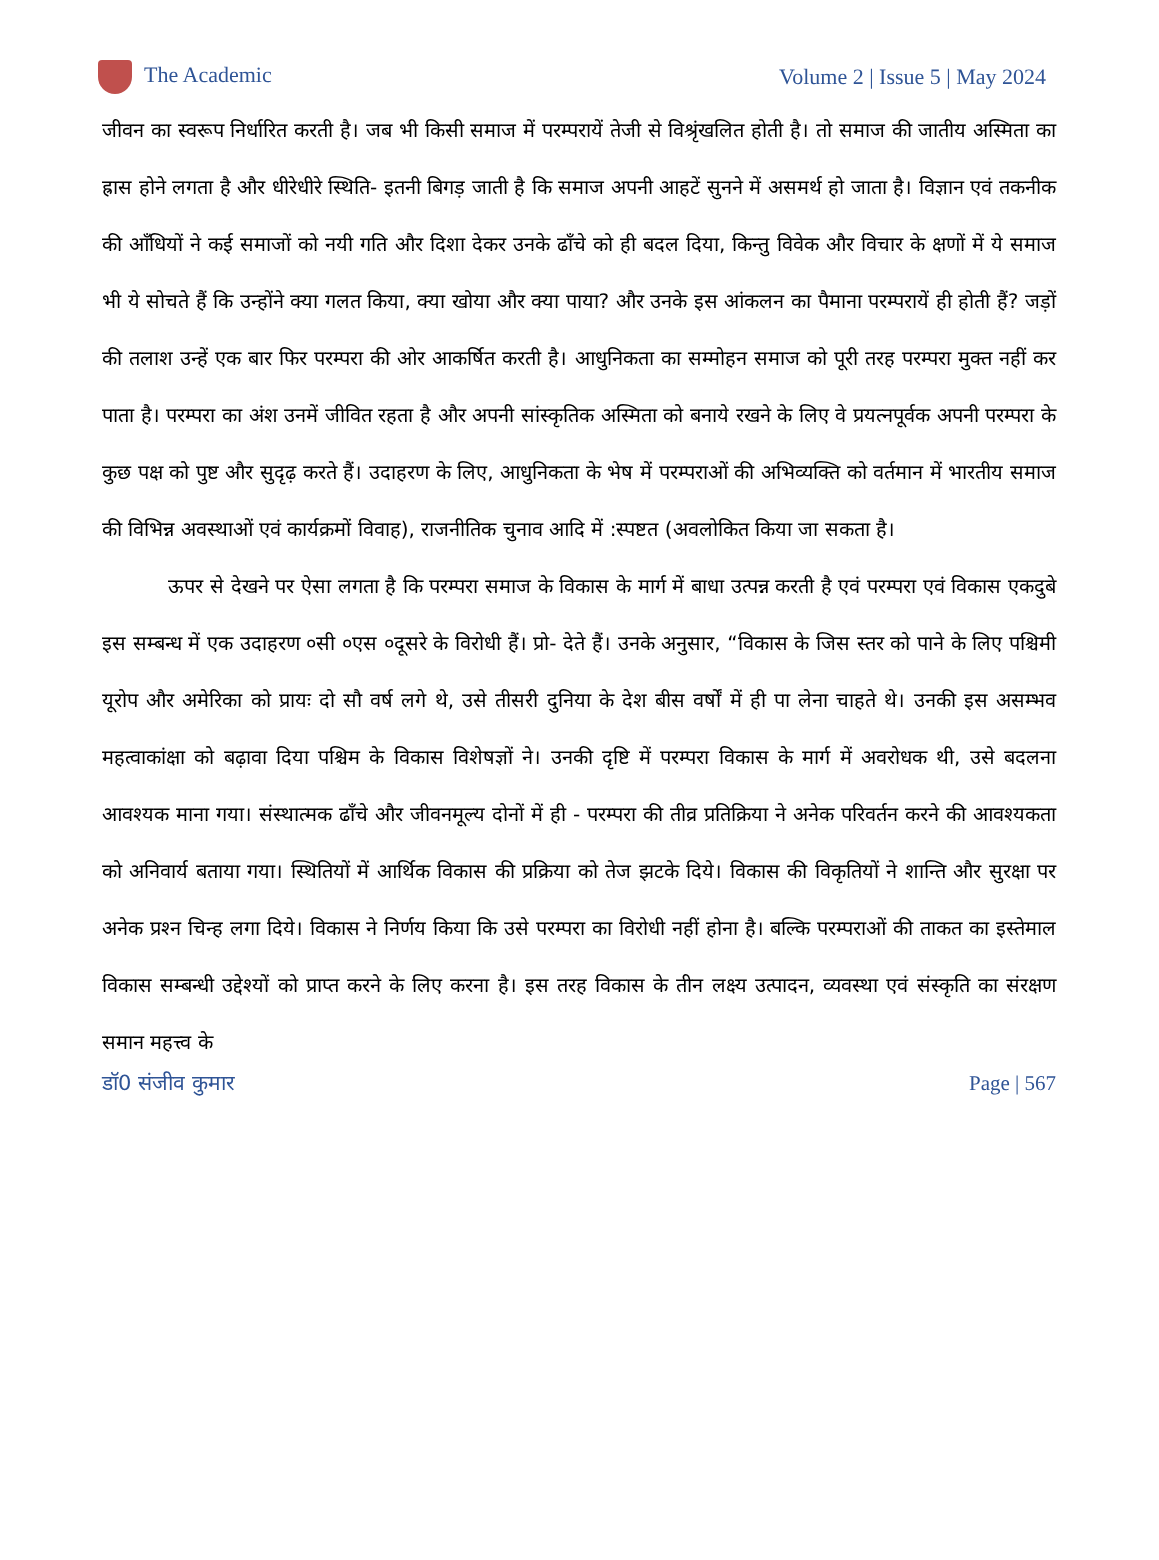The Academic Volume 2 | Issue 5 | May 2024
जीवन का स्वरूप निर्धारित करती है। जब भी किसी समाज में परम्परायें तेजी से विश्रृंखलित होती है। तो समाज की जातीय अस्मिता का ह्रास होने लगता है और धीरेधीरे स्थिति- इतनी बिगड़ जाती है कि समाज अपनी आहटें सुनने में असमर्थ हो जाता है। विज्ञान एवं तकनीक की आँधियों ने कई समाजों को नयी गति और दिशा देकर उनके ढाँचे को ही बदल दिया, किन्तु विवेक और विचार के क्षणों में ये समाज भी ये सोचते हैं कि उन्होंने क्या गलत किया, क्या खोया और क्या पाया? और उनके इस आंकलन का पैमाना परम्परायें ही होती हैं? जड़ों की तलाश उन्हें एक बार फिर परम्परा की ओर आकर्षित करती है। आधुनिकता का सम्मोहन समाज को पूरी तरह परम्परा मुक्त नहीं कर पाता है। परम्परा का अंश उनमें जीवित रहता है और अपनी सांस्कृतिक अस्मिता को बनाये रखने के लिए वे प्रयत्नपूर्वक अपनी परम्परा के कुछ पक्ष को पुष्ट और सुदृढ़ करते हैं। उदाहरण के लिए, आधुनिकता के भेष में परम्पराओं की अभिव्यक्ति को वर्तमान में भारतीय समाज की विभिन्न अवस्थाओं एवं कार्यक्रमों विवाह), राजनीतिक चुनाव आदि में :स्पष्टत (अवलोकित किया जा सकता है।
ऊपर से देखने पर ऐसा लगता है कि परम्परा समाज के विकास के मार्ग में बाधा उत्पन्न करती है एवं परम्परा एवं विकास एकदुबे इस सम्बन्ध में एक उदाहरण ०सी ०एस ०दूसरे के विरोधी हैं। प्रो- देते हैं। उनके अनुसार, “विकास के जिस स्तर को पाने के लिए पश्चिमी यूरोप और अमेरिका को प्रायः दो सौ वर्ष लगे थे, उसे तीसरी दुनिया के देश बीस वर्षों में ही पा लेना चाहते थे। उनकी इस असम्भव महत्वाकांक्षा को बढ़ावा दिया पश्चिम के विकास विशेषज्ञों ने। उनकी दृष्टि में परम्परा विकास के मार्ग में अवरोधक थी, उसे बदलना आवश्यक माना गया। संस्थात्मक ढाँचे और जीवनमूल्य दोनों में ही - परम्परा की तीव्र प्रतिक्रिया ने अनेक परिवर्तन करने की आवश्यकता को अनिवार्य बताया गया। स्थितियों में आर्थिक विकास की प्रक्रिया को तेज झटके दिये। विकास की विकृतियों ने शान्ति और सुरक्षा पर अनेक प्रश्‍न चिन्ह लगा दिये। विकास ने निर्णय किया कि उसे परम्परा का विरोधी नहीं होना है। बल्कि परम्पराओं की ताकत का इस्तेमाल विकास सम्बन्धी उद्देश्यों को प्राप्त करने के लिए करना है। इस तरह विकास के तीन लक्ष्य उत्पादन, व्यवस्था एवं संस्कृति का संरक्षण समान महत्त्व के
डॉ0 संजीव कुमार Page | 567